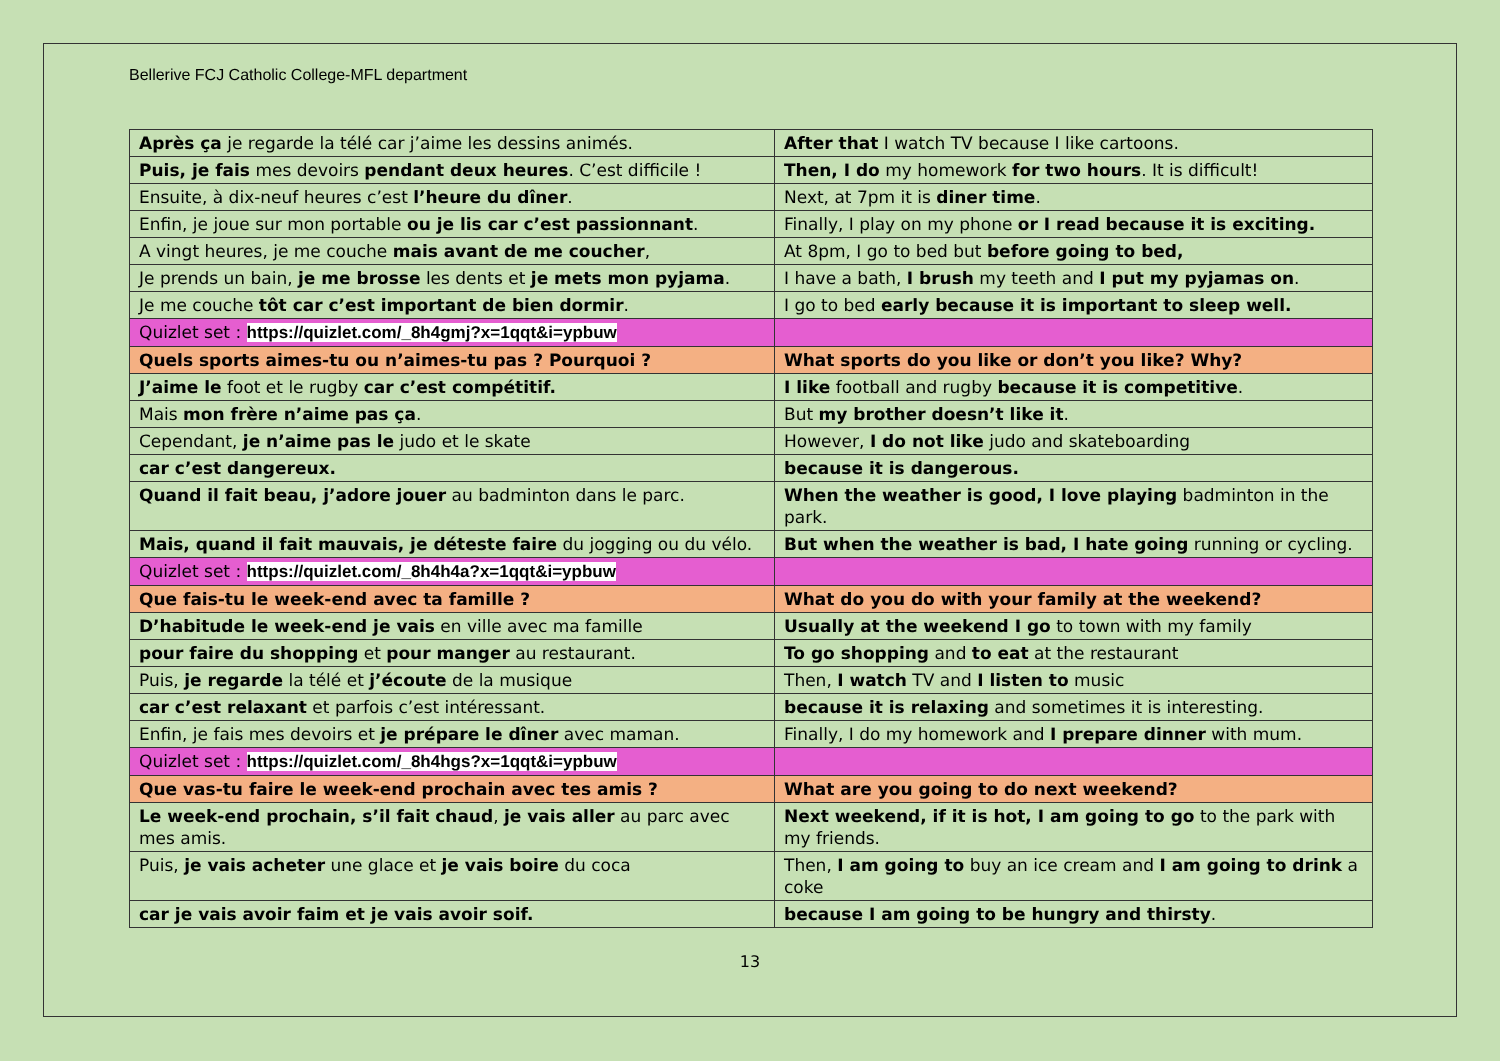Bellerive FCJ Catholic College-MFL department
| Après ça je regarde la télé car j’aime les dessins animés. | After that I watch TV because I like cartoons. |
| Puis, je fais mes devoirs pendant deux heures . C’est difficile ! | Then, I do my homework for two hours . It is difficult! |
| Ensuite, à dix-neuf heures c’est l’heure du dîner . | Next, at 7pm it is diner time . |
| Enfin, je joue sur mon portable ou je lis car c’est passionnant . | Finally, I play on my phone or I read because it is exciting. |
| A vingt heures, je me couche mais avant de me coucher , | At 8pm, I go to bed but before going to bed, |
| Je prends un bain, je me brosse les dents et je mets mon pyjama . | I have a bath, I brush my teeth and I put my pyjamas on . |
| Je me couche tôt car c’est important de bien dormir . | I go to bed early because it is important to sleep well. |
| Quizlet set : https://quizlet.com/_8h4gmj?x=1qqt&i=ypbuw | |
| Quels sports aimes-tu ou n’aimes-tu pas ? Pourquoi ? | What sports do you like or don’t you like? Why? |
| J’aime le foot et le rugby car c’est compétitif. | I like football and rugby because it is competitive . |
| Mais mon frère n’aime pas ça . | But my brother doesn’t like it . |
| Cependant, je n’aime pas le judo et le skate | However, I do not like judo and skateboarding |
| car c’est dangereux. | because it is dangerous. |
| Quand il fait beau, j’adore jouer au badminton dans le parc. | When the weather is good, I love playing badminton in the park. |
| Mais, quand il fait mauvais, je déteste faire du jogging ou du vélo. | But when the weather is bad, I hate going running or cycling. |
| Quizlet set : https://quizlet.com/_8h4h4a?x=1qqt&i=ypbuw | |
| Que fais-tu le week-end avec ta famille ? | What do you do with your family at the weekend? |
| D’habitude le week-end je vais en ville avec ma famille | Usually at the weekend I go to town with my family |
| pour faire du shopping et pour manger au restaurant. | To go shopping and to eat at the restaurant |
| Puis, je regarde la télé et j’écoute de la musique | Then, I watch TV and I listen to music |
| car c’est relaxant et parfois c’est intéressant. | because it is relaxing and sometimes it is interesting. |
| Enfin, je fais mes devoirs et je prépare le dîner avec maman. | Finally, I do my homework and I prepare dinner with mum. |
| Quizlet set : https://quizlet.com/_8h4hgs?x=1qqt&i=ypbuw | |
| Que vas-tu faire le week-end prochain avec tes amis ? | What are you going to do next weekend? |
| Le week-end prochain, s’il fait chaud , je vais aller au parc avec mes amis. | Next weekend, if it is hot, I am going to go to the park with my friends. |
| Puis, je vais acheter une glace et je vais boire du coca | Then, I am going to buy an ice cream and I am going to drink a coke |
| car je vais avoir faim et je vais avoir soif. | because I am going to be hungry and thirsty . |
13